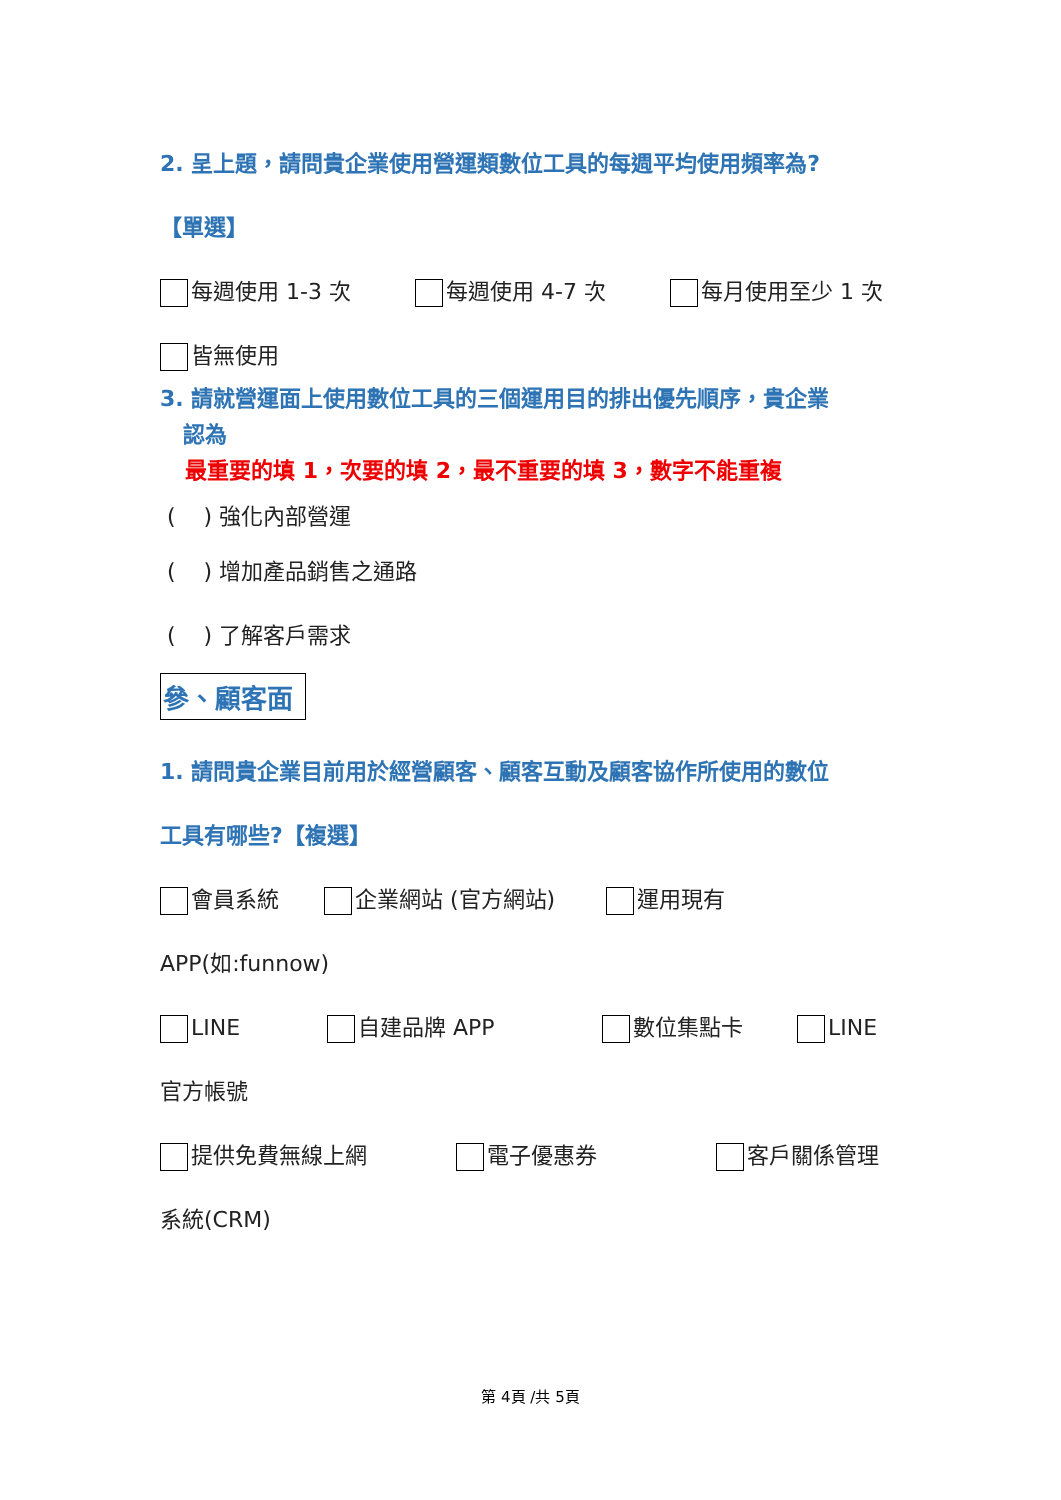2. 呈上題，請問貴企業使用營運類數位工具的每週平均使用頻率為?
【單選】
每週使用 1-3 次 每週使用 4-7 次 每月使用至少 1 次
皆無使用
3. 請就營運面上使用數位工具的三個運用目的排出優先順序，貴企業
認為
最重要的填 1，次要的填 2，最不重要的填 3，數字不能重複
( ) 強化內部營運
( ) 增加產品銷售之通路
( ) 了解客戶需求
參、顧客面
1. 請問貴企業目前用於經營顧客、顧客互動及顧客協作所使用的數位
工具有哪些?【複選】
會員系統 企業網站 (官方網站) 運用現有
APP(如:funnow)
LINE 自建品牌 APP 數位集點卡 LINE
官方帳號
提供免費無線上網 電子優惠券 客戶關係管理
系統(CRM)
第 4頁 /共 5頁